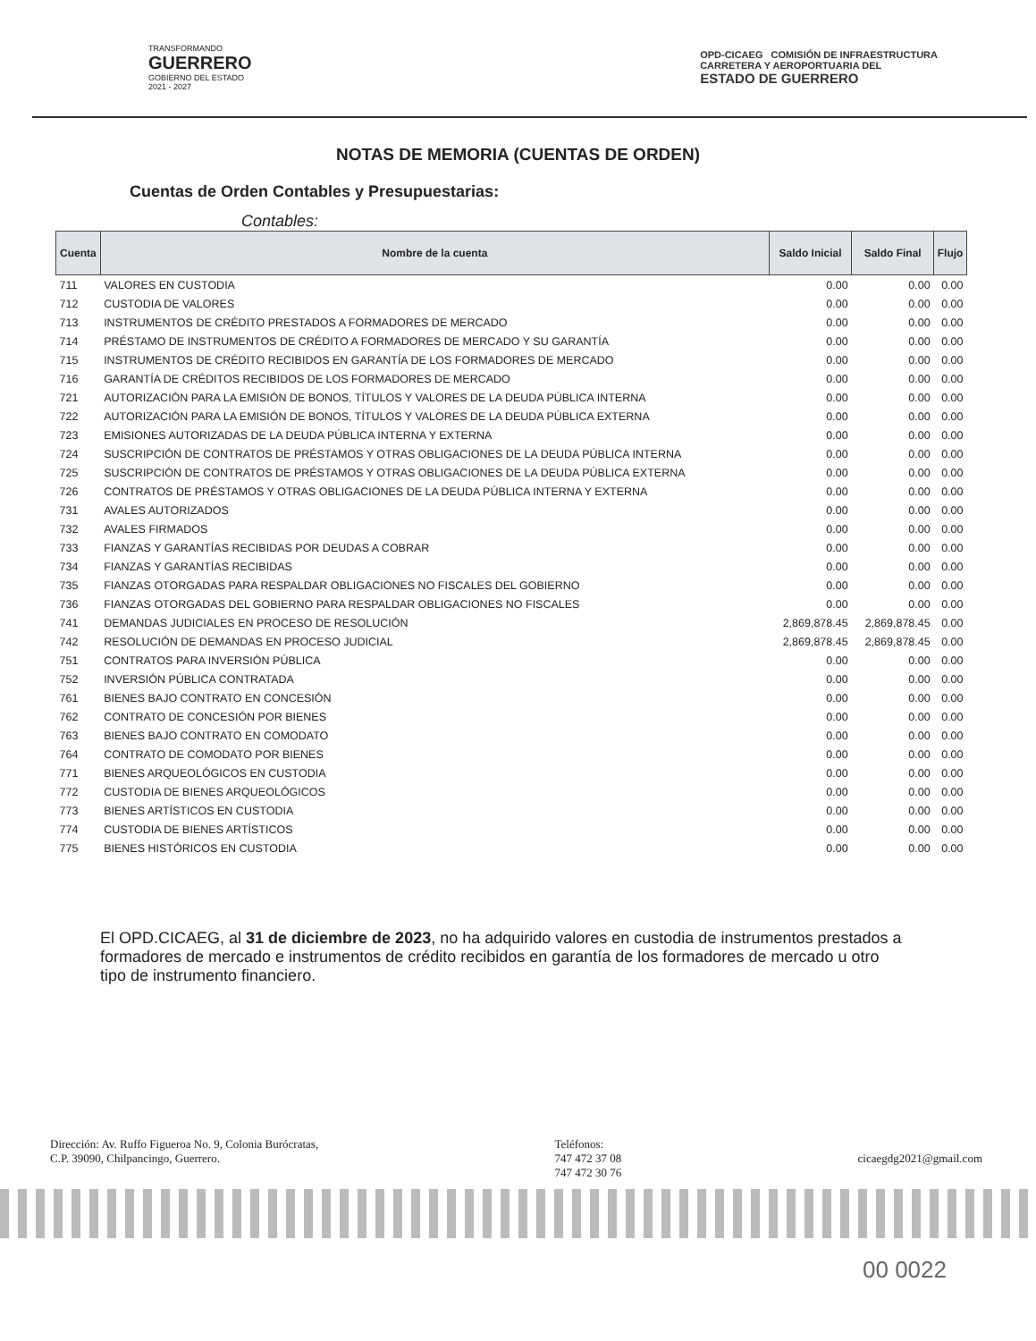TRANSFORMANDO
GUERRERO
GOBIERNO DEL ESTADO
2021 - 2027
OPD-CICAEG COMISIÓN DE INFRAESTRUCTURA
CARRETERA Y AEROPORTUARIA DEL
ESTADO DE GUERRERO
NOTAS DE MEMORIA (CUENTAS DE ORDEN)
Cuentas de Orden Contables y Presupuestarias:
Contables:
| Cuenta | Nombre de la cuenta | Saldo Inicial | Saldo Final | Flujo |
| --- | --- | --- | --- | --- |
| 711 | VALORES EN CUSTODIA | 0.00 | 0.00 | 0.00 |
| 712 | CUSTODIA DE VALORES | 0.00 | 0.00 | 0.00 |
| 713 | INSTRUMENTOS DE CRÉDITO PRESTADOS A FORMADORES DE MERCADO | 0.00 | 0.00 | 0.00 |
| 714 | PRÉSTAMO DE INSTRUMENTOS DE CRÉDITO A FORMADORES DE MERCADO Y SU GARANTÍA | 0.00 | 0.00 | 0.00 |
| 715 | INSTRUMENTOS DE CRÉDITO RECIBIDOS EN GARANTÍA DE LOS FORMADORES DE MERCADO | 0.00 | 0.00 | 0.00 |
| 716 | GARANTÍA DE CRÉDITOS RECIBIDOS DE LOS FORMADORES DE MERCADO | 0.00 | 0.00 | 0.00 |
| 721 | AUTORIZACIÓN PARA LA EMISIÓN DE BONOS, TÍTULOS Y VALORES DE LA DEUDA PÚBLICA INTERNA | 0.00 | 0.00 | 0.00 |
| 722 | AUTORIZACIÓN PARA LA EMISIÓN DE BONOS, TÍTULOS Y VALORES DE LA DEUDA PÚBLICA EXTERNA | 0.00 | 0.00 | 0.00 |
| 723 | EMISIONES AUTORIZADAS DE LA DEUDA PÚBLICA INTERNA Y EXTERNA | 0.00 | 0.00 | 0.00 |
| 724 | SUSCRIPCIÓN DE CONTRATOS DE PRÉSTAMOS Y OTRAS OBLIGACIONES DE LA DEUDA PÚBLICA INTERNA | 0.00 | 0.00 | 0.00 |
| 725 | SUSCRIPCIÓN DE CONTRATOS DE PRÉSTAMOS Y OTRAS OBLIGACIONES DE LA DEUDA PÚBLICA EXTERNA | 0.00 | 0.00 | 0.00 |
| 726 | CONTRATOS DE PRÉSTAMOS Y OTRAS OBLIGACIONES DE LA DEUDA PÚBLICA INTERNA Y EXTERNA | 0.00 | 0.00 | 0.00 |
| 731 | AVALES AUTORIZADOS | 0.00 | 0.00 | 0.00 |
| 732 | AVALES FIRMADOS | 0.00 | 0.00 | 0.00 |
| 733 | FIANZAS Y GARANTÍAS RECIBIDAS POR DEUDAS A COBRAR | 0.00 | 0.00 | 0.00 |
| 734 | FIANZAS Y GARANTÍAS RECIBIDAS | 0.00 | 0.00 | 0.00 |
| 735 | FIANZAS OTORGADAS PARA RESPALDAR OBLIGACIONES NO FISCALES DEL GOBIERNO | 0.00 | 0.00 | 0.00 |
| 736 | FIANZAS OTORGADAS DEL GOBIERNO PARA RESPALDAR OBLIGACIONES NO FISCALES | 0.00 | 0.00 | 0.00 |
| 741 | DEMANDAS JUDICIALES EN PROCESO DE RESOLUCIÓN | 2,869,878.45 | 2,869,878.45 | 0.00 |
| 742 | RESOLUCIÓN DE DEMANDAS EN PROCESO JUDICIAL | 2,869,878.45 | 2,869,878.45 | 0.00 |
| 751 | CONTRATOS PARA INVERSIÓN PÚBLICA | 0.00 | 0.00 | 0.00 |
| 752 | INVERSIÓN PÚBLICA CONTRATADA | 0.00 | 0.00 | 0.00 |
| 761 | BIENES BAJO CONTRATO EN CONCESIÓN | 0.00 | 0.00 | 0.00 |
| 762 | CONTRATO DE CONCESIÓN POR BIENES | 0.00 | 0.00 | 0.00 |
| 763 | BIENES BAJO CONTRATO EN COMODATO | 0.00 | 0.00 | 0.00 |
| 764 | CONTRATO DE COMODATO POR BIENES | 0.00 | 0.00 | 0.00 |
| 771 | BIENES ARQUEOLÓGICOS EN CUSTODIA | 0.00 | 0.00 | 0.00 |
| 772 | CUSTODIA DE BIENES ARQUEOLÓGICOS | 0.00 | 0.00 | 0.00 |
| 773 | BIENES ARTÍSTICOS EN CUSTODIA | 0.00 | 0.00 | 0.00 |
| 774 | CUSTODIA DE BIENES ARTÍSTICOS | 0.00 | 0.00 | 0.00 |
| 775 | BIENES HISTÓRICOS EN CUSTODIA | 0.00 | 0.00 | 0.00 |
El OPD.CICAEG, al 31 de diciembre de 2023, no ha adquirido valores en custodia de instrumentos prestados a formadores de mercado e instrumentos de crédito recibidos en garantía de los formadores de mercado u otro tipo de instrumento financiero.
Dirección: Av. Ruffo Figueroa No. 9, Colonia Burócratas,
C.P. 39090, Chilpancingo, Guerrero.
Teléfonos:
747 472 37 08
747 472 30 76
cicaegdg2021@gmail.com
00 0022